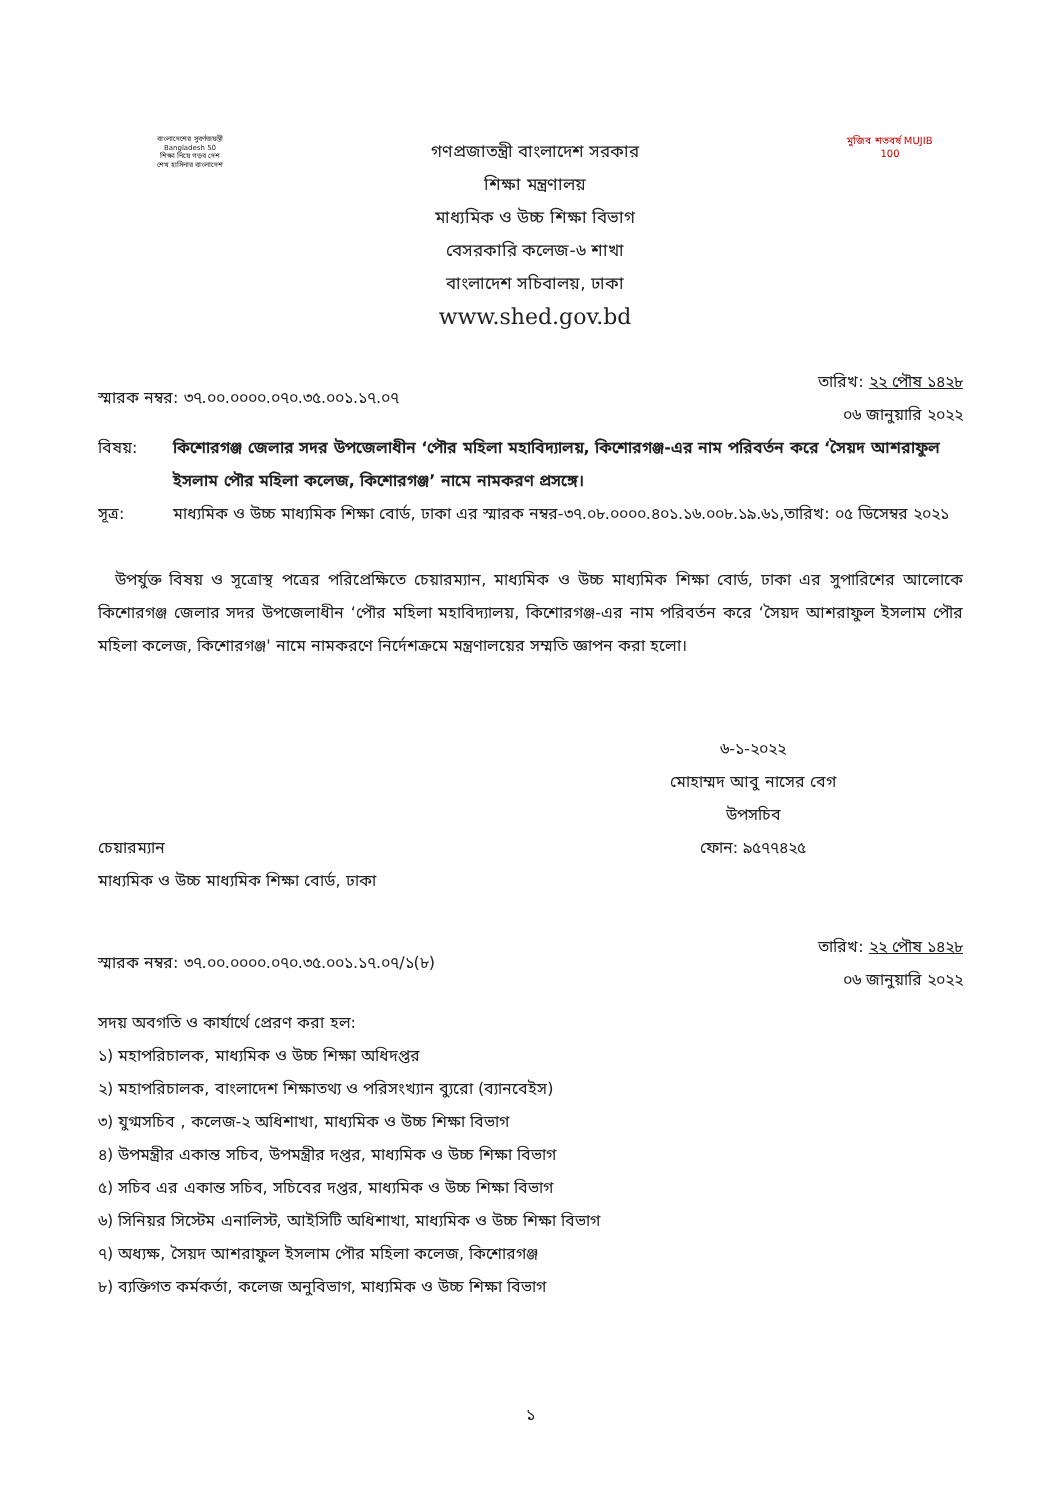বাংলাদেশের সুবর্ণজয়ন্তী Bangladesh 50
শিক্ষা নিয়ে গড়ব দেশ
শেখ হাসিনার বাংলাদেশ
গণপ্রজাতন্ত্রী বাংলাদেশ সরকার
শিক্ষা মন্ত্রণালয়
মাধ্যমিক ও উচ্চ শিক্ষা বিভাগ
বেসরকারি কলেজ-৬ শাখা
বাংলাদেশ সচিবালয়, ঢাকা
www.shed.gov.bd
মুজিব শতবর্ষ MUJIB 100
স্মারক নম্বর: ৩৭.০০.০০০০.০৭০.৩৫.০০১.১৭.০৭ তারিখ: ২২ পৌষ ১৪২৮
০৬ জানুয়ারি ২০২২
বিষয়: কিশোরগঞ্জ জেলার সদর উপজেলাধীন ‘পৌর মহিলা মহাবিদ্যালয়, কিশোরগঞ্জ-এর নাম পরিবর্তন করে ‘সৈয়দ আশরাফুল ইসলাম পৌর মহিলা কলেজ, কিশোরগঞ্জ’ নামে নামকরণ প্রসঙ্গে।
সূত্র: মাধ্যমিক ও উচ্চ মাধ্যমিক শিক্ষা বোর্ড, ঢাকা এর স্মারক নম্বর-৩৭.০৮.০০০০.৪০১.১৬.০০৮.১৯.৬১,তারিখ: ০৫ ডিসেম্বর ২০২১
উপর্যুক্ত বিষয় ও সূত্রোস্থ পত্রের পরিপ্রেক্ষিতে চেয়ারম্যান, মাধ্যমিক ও উচ্চ মাধ্যমিক শিক্ষা বোর্ড, ঢাকা এর সুপারিশের আলোকে কিশোরগঞ্জ জেলার সদর উপজেলাধীন ‘পৌর মহিলা মহাবিদ্যালয়, কিশোরগঞ্জ-এর নাম পরিবর্তন করে ‘সৈয়দ আশরাফুল ইসলাম পৌর মহিলা কলেজ, কিশোরগঞ্জ' নামে নামকরণে নির্দেশক্রমে মন্ত্রণালয়ের সম্মতি জ্ঞাপন করা হলো।
৬-১-২০২২
মোহাম্মদ আবু নাসের বেগ
উপসচিব
ফোন: ৯৫৭৭৪২৫
চেয়ারম্যান
মাধ্যমিক ও উচ্চ মাধ্যমিক শিক্ষা বোর্ড, ঢাকা
স্মারক নম্বর: ৩৭.০০.০০০০.০৭০.৩৫.০০১.১৭.০৭/১(৮) তারিখ: ২২ পৌষ ১৪২৮
০৬ জানুয়ারি ২০২২
সদয় অবগতি ও কার্যার্থে প্রেরণ করা হল:
১) মহাপরিচালক, মাধ্যমিক ও উচ্চ শিক্ষা অধিদপ্তর
২) মহাপরিচালক, বাংলাদেশ শিক্ষাতথ্য ও পরিসংখ্যান ব্যুরো (ব্যানবেইস)
৩) যুগ্মসচিব , কলেজ-২ অধিশাখা, মাধ্যমিক ও উচ্চ শিক্ষা বিভাগ
৪) উপমন্ত্রীর একান্ত সচিব, উপমন্ত্রীর দপ্তর, মাধ্যমিক ও উচ্চ শিক্ষা বিভাগ
৫) সচিব এর একান্ত সচিব, সচিবের দপ্তর, মাধ্যমিক ও উচ্চ শিক্ষা বিভাগ
৬) সিনিয়র সিস্টেম এনালিস্ট, আইসিটি অধিশাখা, মাধ্যমিক ও উচ্চ শিক্ষা বিভাগ
৭) অধ্যক্ষ, সৈয়দ আশরাফুল ইসলাম পৌর মহিলা কলেজ, কিশোরগঞ্জ
৮) ব্যক্তিগত কর্মকর্তা, কলেজ অনুবিভাগ, মাধ্যমিক ও উচ্চ শিক্ষা বিভাগ
১